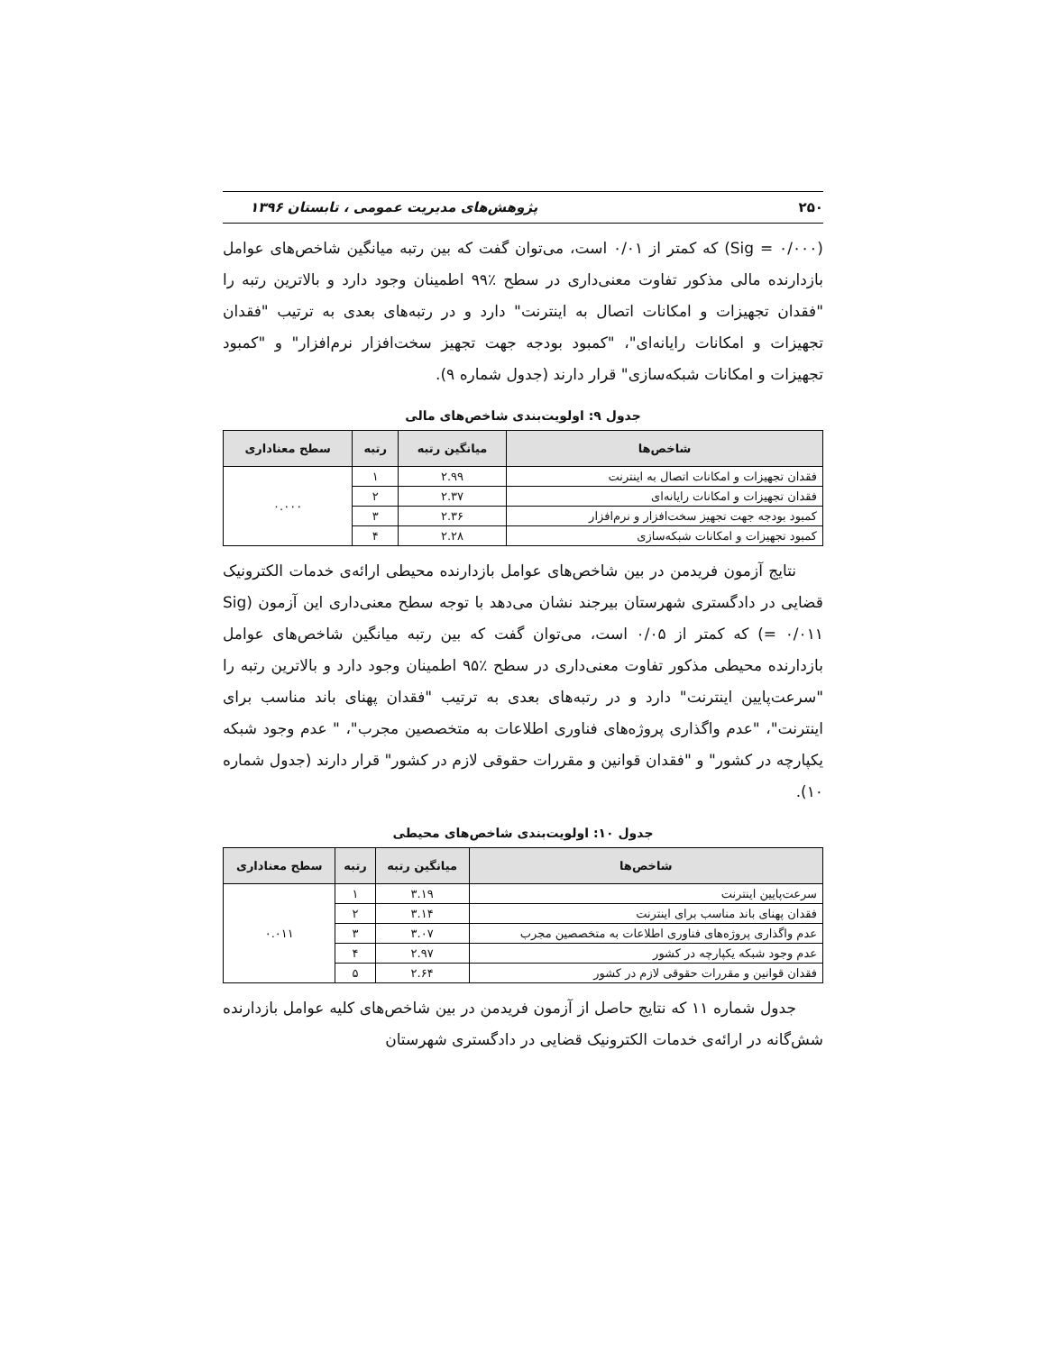۲۵۰ پژوهش‌های مدیریت عمومی ، تابستان ۱۳۹۶
(Sig = ۰/۰۰۰) که کمتر از ۰/۰۱ است، می‌توان گفت که بین رتبه میانگین شاخص‌های عوامل بازدارنده مالی مذکور تفاوت معنی‌داری در سطح ٪۹۹ اطمینان وجود دارد و بالاترین رتبه را "فقدان تجهیزات و امکانات اتصال به اینترنت" دارد و در رتبه‌های بعدی به ترتیب "فقدان تجهیزات و امکانات رایانه‌ای"، "کمبود بودجه جهت تجهیز سخت‌افزار نرم‌افزار" و "کمبود تجهیزات و امکانات شبکه‌سازی" قرار دارند (جدول شماره ۹).
جدول ۹: اولویت‌بندی شاخص‌های مالی
| شاخص‌ها | میانگین رتبه | رتبه | سطح معناداری |
| --- | --- | --- | --- |
| فقدان تجهیزات و امکانات اتصال به اینترنت | ۲.۹۹ | ۱ | ۰.۰۰۰ |
| فقدان تجهیزات و امکانات رایانه‌ای | ۲.۳۷ | ۲ | |
| کمبود بودجه جهت تجهیز سخت‌افزار و نرم‌افزار | ۲.۳۶ | ۳ | |
| کمبود تجهیزات و امکانات شبکه‌سازی | ۲.۲۸ | ۴ | |
نتایج آزمون فریدمن در بین شاخص‌های عوامل بازدارنده محیطی ارائه‌ی خدمات الکترونیک قضایی در دادگستری شهرستان بیرجند نشان می‌دهد با توجه سطح معنی‌داری این آزمون (Sig = ۰/۰۱۱) که کمتر از ۰/۰۵ است، می‌توان گفت که بین رتبه میانگین شاخص‌های عوامل بازدارنده محیطی مذکور تفاوت معنی‌داری در سطح ٪۹۵ اطمینان وجود دارد و بالاترین رتبه را "سرعت‌پایین اینترنت" دارد و در رتبه‌های بعدی به ترتیب "فقدان پهنای باند مناسب برای اینترنت"، "عدم واگذاری پروژه‌های فناوری اطلاعات به متخصصین مجرب"، " عدم وجود شبکه یکپارچه در کشور" و "فقدان قوانین و مقررات حقوقی لازم در کشور" قرار دارند (جدول شماره ۱۰).
جدول ۱۰: اولویت‌بندی شاخص‌های محیطی
| شاخص‌ها | میانگین رتبه | رتبه | سطح معناداری |
| --- | --- | --- | --- |
| سرعت‌پایین اینترنت | ۳.۱۹ | ۱ | ۰.۰۱۱ |
| فقدان پهنای باند مناسب برای اینترنت | ۳.۱۴ | ۲ | |
| عدم واگذاری پروژه‌های فناوری اطلاعات به متخصصین مجرب | ۳.۰۷ | ۳ | |
| عدم وجود شبکه یکپارچه در کشور | ۲.۹۷ | ۴ | |
| فقدان قوانین و مقررات حقوقی لازم در کشور | ۲.۶۴ | ۵ | |
جدول شماره ۱۱ که نتایج حاصل از آزمون فریدمن در بین شاخص‌های کلیه عوامل بازدارنده شش‌گانه در ارائه‌ی خدمات الکترونیک قضایی در دادگستری شهرستان